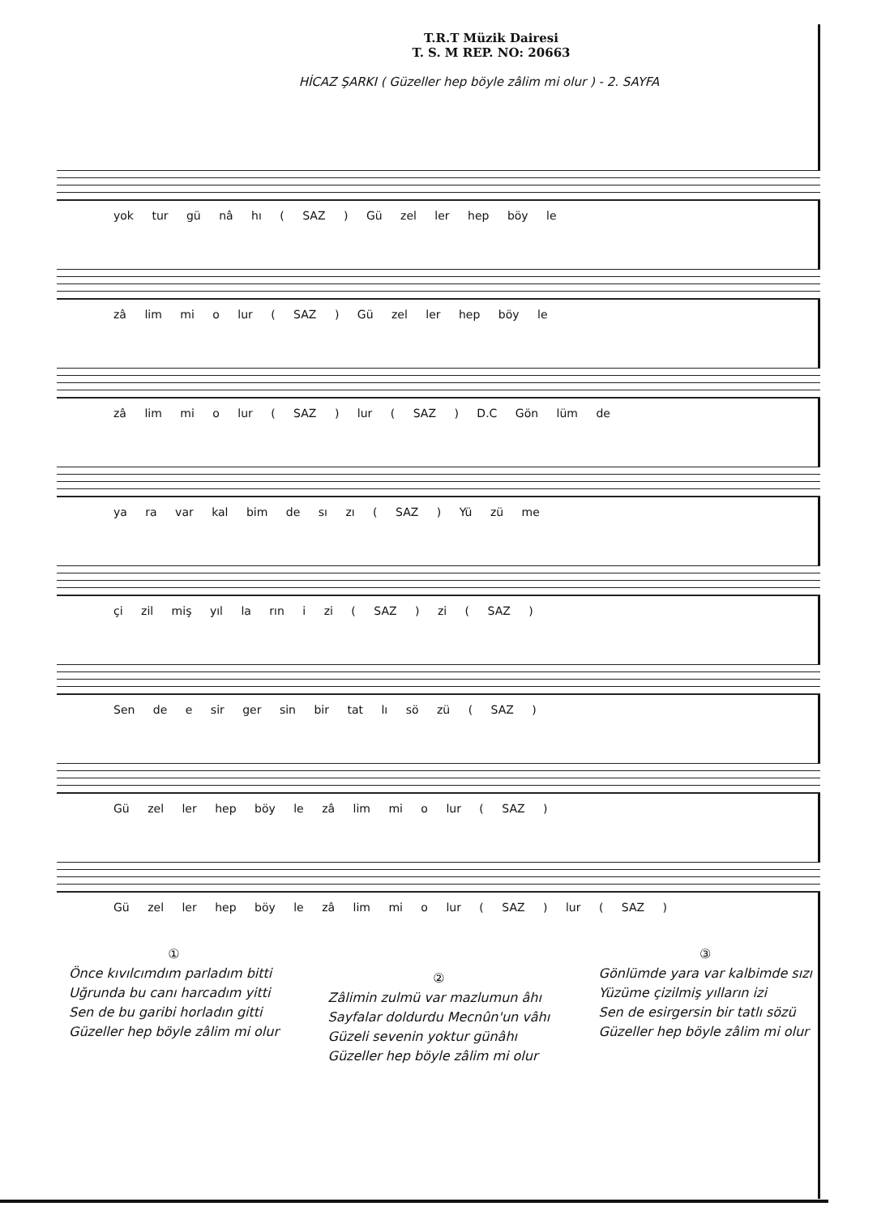T.R.T Müzik Dairesi
T. S. M REP. NO: 20663
HİCAZ ŞARKI ( Güzeller hep böyle zâlim mi olur ) - 2. SAYFA
yok tur gü nâ hı ( SAZ ) Gü zel ler hep böy le
zâ lim mi o lur ( SAZ ) Gü zel ler hep böy le
zâ lim mi o lur ( SAZ ) lur ( SAZ ) D.C Gön lüm de
ya ra var kal bim de sı zı ( SAZ ) Yü zü me
çi zil miş yıl la rın i zi ( SAZ ) zi ( SAZ )
Sen de e sir ger sin bir tat lı sö zü ( SAZ )
Gü zel ler hep böy le zâ lim mi o lur ( SAZ )
Gü zel ler hep böy le zâ lim mi o lur ( SAZ ) lur ( SAZ )
①
Önce kıvılcımdım parladım bitti
Uğrunda bu canı harcadım yitti
Sen de bu garibi horladın gitti
Güzeller hep böyle zâlim mi olur
②
Zâlimin zulmü var mazlumun âhı
Sayfalar doldurdu Mecnûn'un vâhı
Güzeli sevenin yoktur günâhı
Güzeller hep böyle zâlim mi olur
③
Gönlümde yara var kalbimde sızı
Yüzüme çizilmiş yılların izi
Sen de esirgersin bir tatlı sözü
Güzeller hep böyle zâlim mi olur